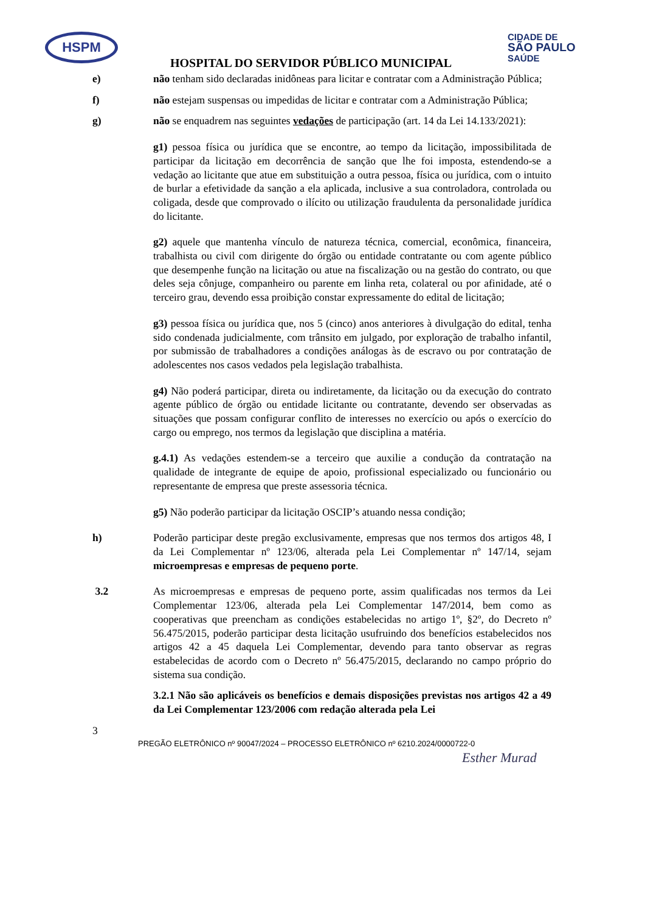HSPM
CIDADE DE
SÃO PAULO
SAÚDE
HOSPITAL DO SERVIDOR PÚBLICO MUNICIPAL
e) não tenham sido declaradas inidôneas para licitar e contratar com a Administração Pública;
f) não estejam suspensas ou impedidas de licitar e contratar com a Administração Pública;
g) não se enquadrem nas seguintes vedações de participação (art. 14 da Lei 14.133/2021):
g1) pessoa física ou jurídica que se encontre, ao tempo da licitação, impossibilitada de participar da licitação em decorrência de sanção que lhe foi imposta, estendendo-se a vedação ao licitante que atue em substituição a outra pessoa, física ou jurídica, com o intuito de burlar a efetividade da sanção a ela aplicada, inclusive a sua controladora, controlada ou coligada, desde que comprovado o ilícito ou utilização fraudulenta da personalidade jurídica do licitante.
g2) aquele que mantenha vínculo de natureza técnica, comercial, econômica, financeira, trabalhista ou civil com dirigente do órgão ou entidade contratante ou com agente público que desempenhe função na licitação ou atue na fiscalização ou na gestão do contrato, ou que deles seja cônjuge, companheiro ou parente em linha reta, colateral ou por afinidade, até o terceiro grau, devendo essa proibição constar expressamente do edital de licitação;
g3) pessoa física ou jurídica que, nos 5 (cinco) anos anteriores à divulgação do edital, tenha sido condenada judicialmente, com trânsito em julgado, por exploração de trabalho infantil, por submissão de trabalhadores a condições análogas às de escravo ou por contratação de adolescentes nos casos vedados pela legislação trabalhista.
g4) Não poderá participar, direta ou indiretamente, da licitação ou da execução do contrato agente público de órgão ou entidade licitante ou contratante, devendo ser observadas as situações que possam configurar conflito de interesses no exercício ou após o exercício do cargo ou emprego, nos termos da legislação que disciplina a matéria.
g.4.1) As vedações estendem-se a terceiro que auxilie a condução da contratação na qualidade de integrante de equipe de apoio, profissional especializado ou funcionário ou representante de empresa que preste assessoria técnica.
g5) Não poderão participar da licitação OSCIP’s atuando nessa condição;
h) Poderão participar deste pregão exclusivamente, empresas que nos termos dos artigos 48, I da Lei Complementar nº 123/06, alterada pela Lei Complementar nº 147/14, sejam microempresas e empresas de pequeno porte.
3.2 As microempresas e empresas de pequeno porte, assim qualificadas nos termos da Lei Complementar 123/06, alterada pela Lei Complementar 147/2014, bem como as cooperativas que preencham as condições estabelecidas no artigo 1º, §2º, do Decreto nº 56.475/2015, poderão participar desta licitação usufruindo dos benefícios estabelecidos nos artigos 42 a 45 daquela Lei Complementar, devendo para tanto observar as regras estabelecidas de acordo com o Decreto nº 56.475/2015, declarando no campo próprio do sistema sua condição.
3.2.1 Não são aplicáveis os benefícios e demais disposições previstas nos artigos 42 a 49 da Lei Complementar 123/2006 com redação alterada pela Lei
3
PREGÃO ELETRÔNICO nº 90047/2024 – PROCESSO ELETRÔNICO nº 6210.2024/0000722-0
Esther Murad